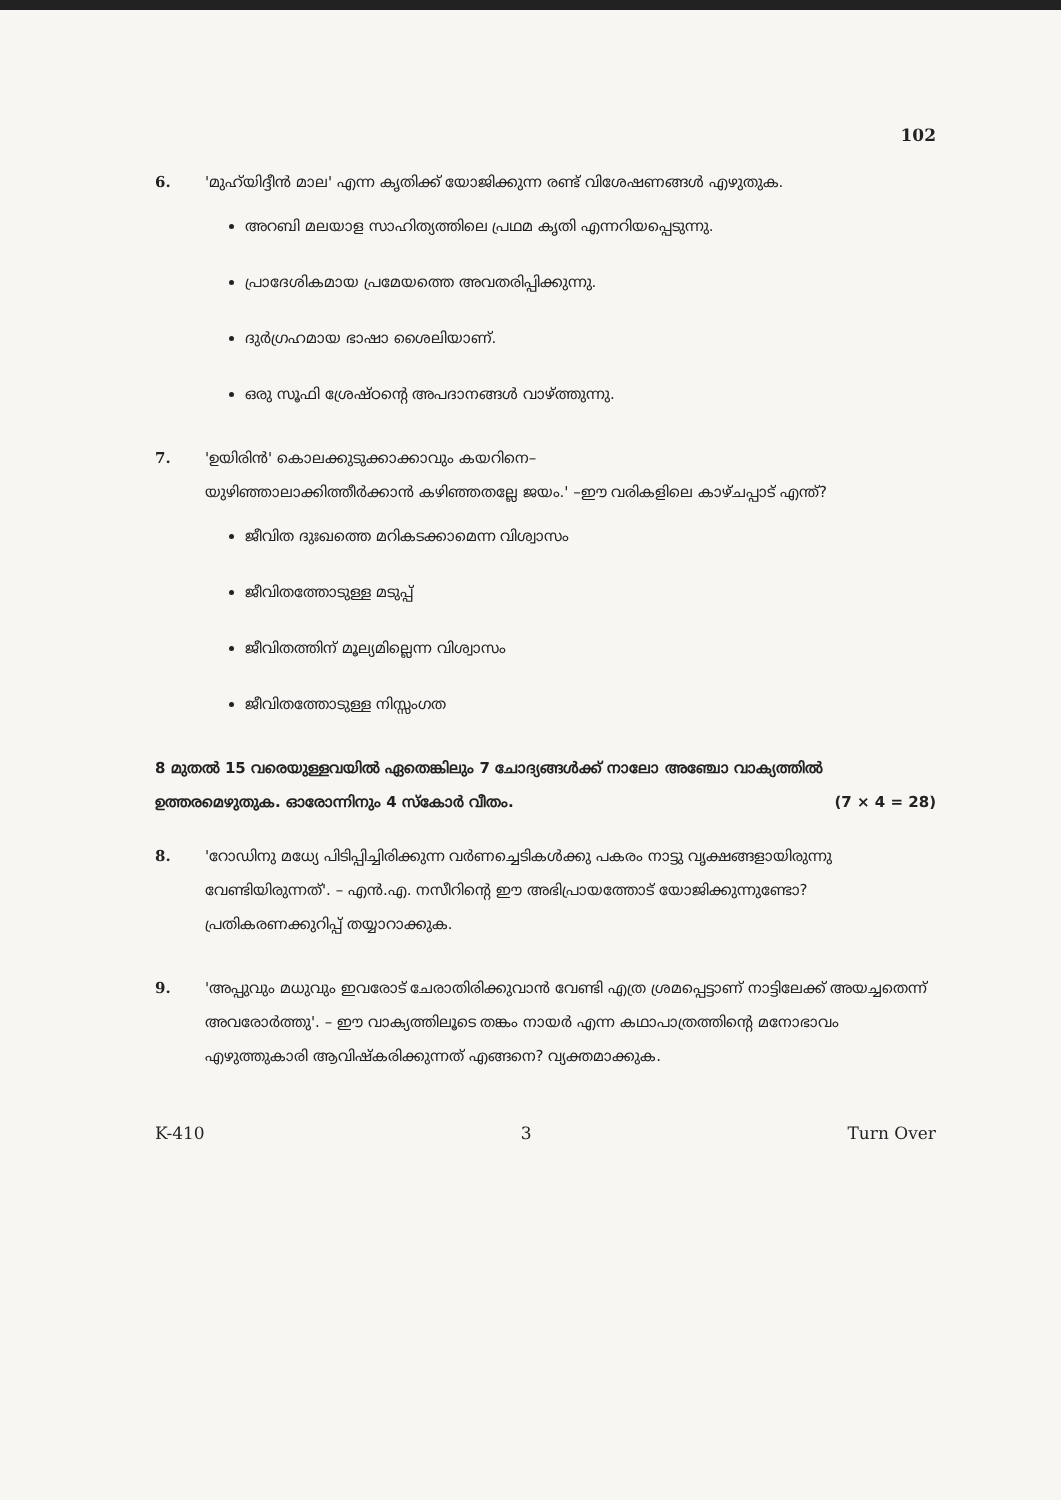102
6. 'മുഹ്‌യിദ്ദീൻ മാല' എന്ന കൃതിക്ക് യോജിക്കുന്ന രണ്ട് വിശേഷണങ്ങൾ എഴുതുക.
അറബി മലയാള സാഹിത്യത്തിലെ പ്രഥമ കൃതി എന്നറിയപ്പെടുന്നു.
പ്രാദേശികമായ പ്രമേയത്തെ അവതരിപ്പിക്കുന്നു.
ദുർഗ്രഹമായ ഭാഷാ ശൈലിയാണ്.
ഒരു സൂഫി ശ്രേഷ്ഠന്റെ അപദാനങ്ങൾ വാഴ്ത്തുന്നു.
7. 'ഉയിരിൻ' കൊലക്കുടുക്കാക്കാവും കയറിനെ–
യുഴിഞ്ഞാലാക്കിത്തീർക്കാൻ കഴിഞ്ഞതല്ലേ ജയം.' –ഈ വരികളിലെ കാഴ്ചപ്പാട് എന്ത്?
ജീവിത ദുഃഖത്തെ മറികടക്കാമെന്ന വിശ്വാസം
ജീവിതത്തോടുള്ള മടുപ്പ്
ജീവിതത്തിന് മൂല്യമില്ലെന്ന വിശ്വാസം
ജീവിതത്തോടുള്ള നിസ്സംഗത
8 മുതൽ 15 വരെയുള്ളവയിൽ ഏതെങ്കിലും 7 ചോദ്യങ്ങൾക്ക് നാലോ അഞ്ചോ വാക്യത്തിൽ ഉത്തരമെഴുതുക. ഓരോന്നിനും 4 സ്കോർ വീതം. (7 × 4 = 28)
8. 'റോഡിനു മധ്യേ പിടിപ്പിച്ചിരിക്കുന്ന വർണച്ചെടികൾക്കു പകരം നാട്ടു വൃക്ഷങ്ങളായിരുന്നു വേണ്ടിയിരുന്നത്'. – എൻ.എ. നസീറിന്റെ ഈ അഭിപ്രായത്തോട് യോജിക്കുന്നുണ്ടോ? പ്രതികരണക്കുറിപ്പ് തയ്യാറാക്കുക.
9. 'അപ്പുവും മധുവും ഇവരോട് ചേരാതിരിക്കുവാൻ വേണ്ടി എത്ര ശ്രമപ്പെട്ടാണ് നാട്ടിലേക്ക് അയച്ചതെന്ന് അവരോർത്തു'. – ഈ വാക്യത്തിലൂടെ തങ്കം നായർ എന്ന കഥാപാത്രത്തിന്റെ മനോഭാവം എഴുത്തുകാരി ആവിഷ്കരിക്കുന്നത് എങ്ങനെ? വ്യക്തമാക്കുക.
K-410 3 Turn Over